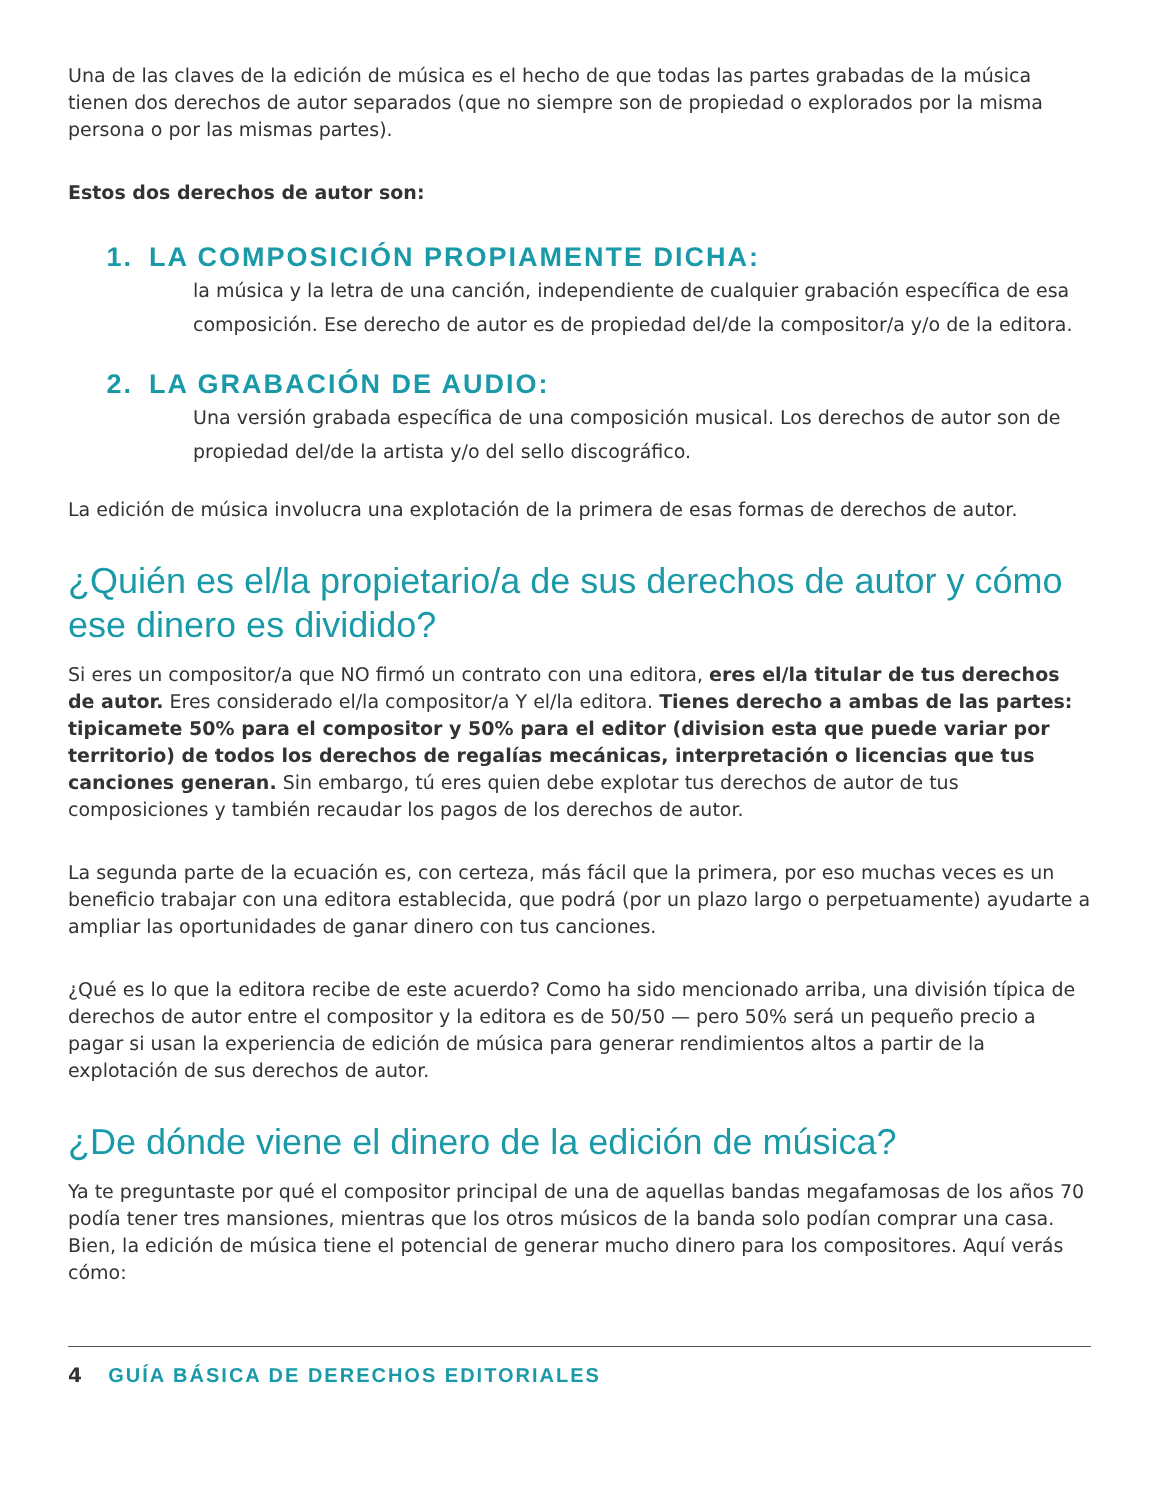Una de las claves de la edición de música es el hecho de que todas las partes grabadas de la música tienen dos derechos de autor separados (que no siempre son de propiedad o explorados por la misma persona o por las mismas partes).
Estos dos derechos de autor son:
1. LA COMPOSICIÓN PROPIAMENTE DICHA:
la música y la letra de una canción, independiente de cualquier grabación específica de esa composición. Ese derecho de autor es de propiedad del/de la compositor/a y/o de la editora.
2. LA GRABACIÓN DE AUDIO:
Una versión grabada específica de una composición musical. Los derechos de autor son de propiedad del/de la artista y/o del sello discográfico.
La edición de música involucra una explotación de la primera de esas formas de derechos de autor.
¿Quién es el/la propietario/a de sus derechos de autor y cómo ese dinero es dividido?
Si eres un compositor/a que NO firmó un contrato con una editora, eres el/la titular de tus derechos de autor. Eres considerado el/la compositor/a Y el/la editora. Tienes derecho a ambas de las partes: tipicamete 50% para el compositor y 50% para el editor (division esta que puede variar por territorio) de todos los derechos de regalías mecánicas, interpretación o licencias que tus canciones generan. Sin embargo, tú eres quien debe explotar tus derechos de autor de tus composiciones y también recaudar los pagos de los derechos de autor.
La segunda parte de la ecuación es, con certeza, más fácil que la primera, por eso muchas veces es un beneficio trabajar con una editora establecida, que podrá (por un plazo largo o perpetuamente) ayudarte a ampliar las oportunidades de ganar dinero con tus canciones.
¿Qué es lo que la editora recibe de este acuerdo? Como ha sido mencionado arriba, una división típica de derechos de autor entre el compositor y la editora es de 50/50 — pero 50% será un pequeño precio a pagar si usan la experiencia de edición de música para generar rendimientos altos a partir de la explotación de sus derechos de autor.
¿De dónde viene el dinero de la edición de música?
Ya te preguntaste por qué el compositor principal de una de aquellas bandas megafamosas de los años 70 podía tener tres mansiones, mientras que los otros músicos de la banda solo podían comprar una casa. Bien, la edición de música tiene el potencial de generar mucho dinero para los compositores. Aquí verás cómo:
4 GUÍA BÁSICA DE DERECHOS EDITORIALES